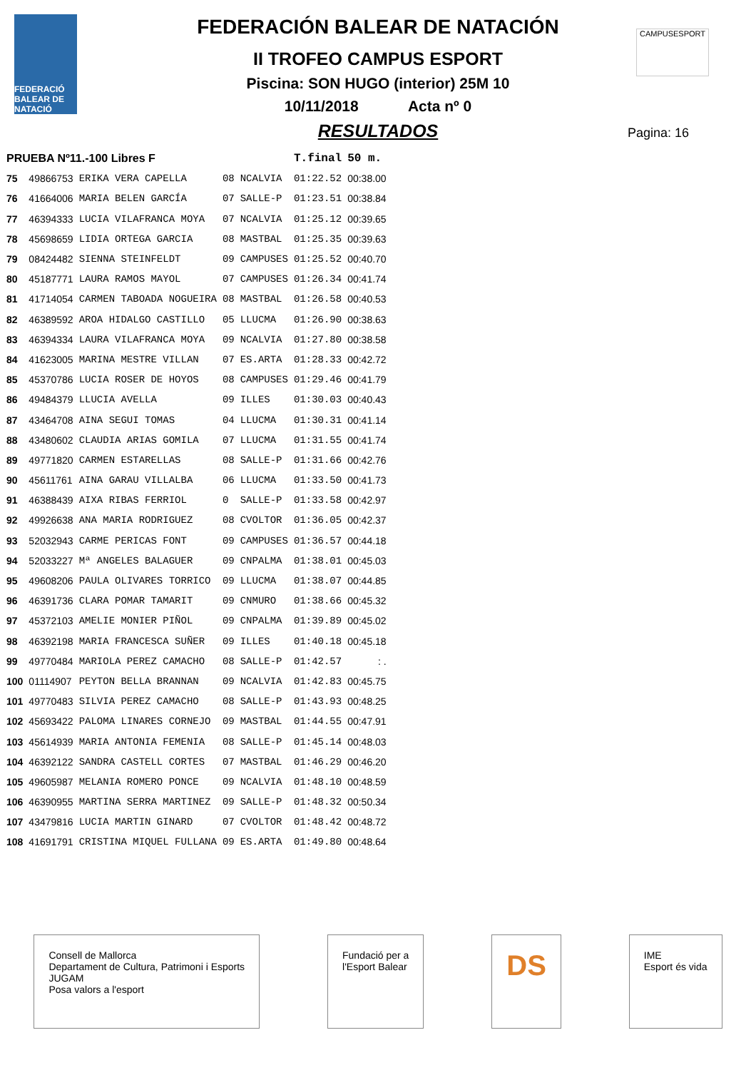FEDERACIÓ BALEAR DE NATACIÓ
CAMPUSESPORT
FEDERACIÓN BALEAR DE NATACIÓN
II TROFEO CAMPUS ESPORT
Piscina: SON HUGO (interior) 25M 10
10/11/2018 Acta nº 0
RESULTADOS
Pagina: 16
| PRUEBA Nº11.-100 Libres F | | | | | T.final | 50 m. |
| --- | --- | --- | --- | --- | --- | --- |
| 75 | 49866753 | ERIKA VERA CAPELLA | 08 | NCALVIA | 01:22.52 | 00:38.00 |
| 76 | 41664006 | MARIA BELEN GARCÍA | 07 | SALLE-P | 01:23.51 | 00:38.84 |
| 77 | 46394333 | LUCIA VILAFRANCA MOYA | 07 | NCALVIA | 01:25.12 | 00:39.65 |
| 78 | 45698659 | LIDIA ORTEGA GARCIA | 08 | MASTBAL | 01:25.35 | 00:39.63 |
| 79 | 08424482 | SIENNA STEINFELDT | 09 | CAMPUSES | 01:25.52 | 00:40.70 |
| 80 | 45187771 | LAURA RAMOS MAYOL | 07 | CAMPUSES | 01:26.34 | 00:41.74 |
| 81 | 41714054 | CARMEN TABOADA NOGUEIRA | 08 | MASTBAL | 01:26.58 | 00:40.53 |
| 82 | 46389592 | AROA HIDALGO CASTILLO | 05 | LLUCMA | 01:26.90 | 00:38.63 |
| 83 | 46394334 | LAURA VILAFRANCA MOYA | 09 | NCALVIA | 01:27.80 | 00:38.58 |
| 84 | 41623005 | MARINA MESTRE VILLAN | 07 | ES.ARTA | 01:28.33 | 00:42.72 |
| 85 | 45370786 | LUCIA ROSER DE HOYOS | 08 | CAMPUSES | 01:29.46 | 00:41.79 |
| 86 | 49484379 | LLUCIA AVELLA | 09 | ILLES | 01:30.03 | 00:40.43 |
| 87 | 43464708 | AINA SEGUI TOMAS | 04 | LLUCMA | 01:30.31 | 00:41.14 |
| 88 | 43480602 | CLAUDIA ARIAS GOMILA | 07 | LLUCMA | 01:31.55 | 00:41.74 |
| 89 | 49771820 | CARMEN ESTARELLAS | 08 | SALLE-P | 01:31.66 | 00:42.76 |
| 90 | 45611761 | AINA GARAU VILLALBA | 06 | LLUCMA | 01:33.50 | 00:41.73 |
| 91 | 46388439 | AIXA RIBAS FERRIOL | 0 | SALLE-P | 01:33.58 | 00:42.97 |
| 92 | 49926638 | ANA MARIA RODRIGUEZ | 08 | CVOLTOR | 01:36.05 | 00:42.37 |
| 93 | 52032943 | CARME PERICAS FONT | 09 | CAMPUSES | 01:36.57 | 00:44.18 |
| 94 | 52033227 | Mª ANGELES BALAGUER | 09 | CNPALMA | 01:38.01 | 00:45.03 |
| 95 | 49608206 | PAULA OLIVARES TORRICO | 09 | LLUCMA | 01:38.07 | 00:44.85 |
| 96 | 46391736 | CLARA POMAR TAMARIT | 09 | CNMURO | 01:38.66 | 00:45.32 |
| 97 | 45372103 | AMELIE MONIER PIÑOL | 09 | CNPALMA | 01:39.89 | 00:45.02 |
| 98 | 46392198 | MARIA FRANCESCA SUÑER | 09 | ILLES | 01:40.18 | 00:45.18 |
| 99 | 49770484 | MARIOLA PEREZ CAMACHO | 08 | SALLE-P | 01:42.57 | : . |
| 100 | 01114907 | PEYTON BELLA BRANNAN | 09 | NCALVIA | 01:42.83 | 00:45.75 |
| 101 | 49770483 | SILVIA PEREZ CAMACHO | 08 | SALLE-P | 01:43.93 | 00:48.25 |
| 102 | 45693422 | PALOMA LINARES CORNEJO | 09 | MASTBAL | 01:44.55 | 00:47.91 |
| 103 | 45614939 | MARIA ANTONIA FEMENIA | 08 | SALLE-P | 01:45.14 | 00:48.03 |
| 104 | 46392122 | SANDRA CASTELL CORTES | 07 | MASTBAL | 01:46.29 | 00:46.20 |
| 105 | 49605987 | MELANIA ROMERO PONCE | 09 | NCALVIA | 01:48.10 | 00:48.59 |
| 106 | 46390955 | MARTINA SERRA MARTINEZ | 09 | SALLE-P | 01:48.32 | 00:50.34 |
| 107 | 43479816 | LUCIA MARTIN GINARD | 07 | CVOLTOR | 01:48.42 | 00:48.72 |
| 108 | 41691791 | CRISTINA MIQUEL FULLANA | 09 | ES.ARTA | 01:49.80 | 00:48.64 |
Consell de Mallorca
Departament de Cultura, Patrimoni i Esports
JUGAM
Posa valors a l'esport
Fundació per a
l'Esport Balear
DS
IME
Esport és vida